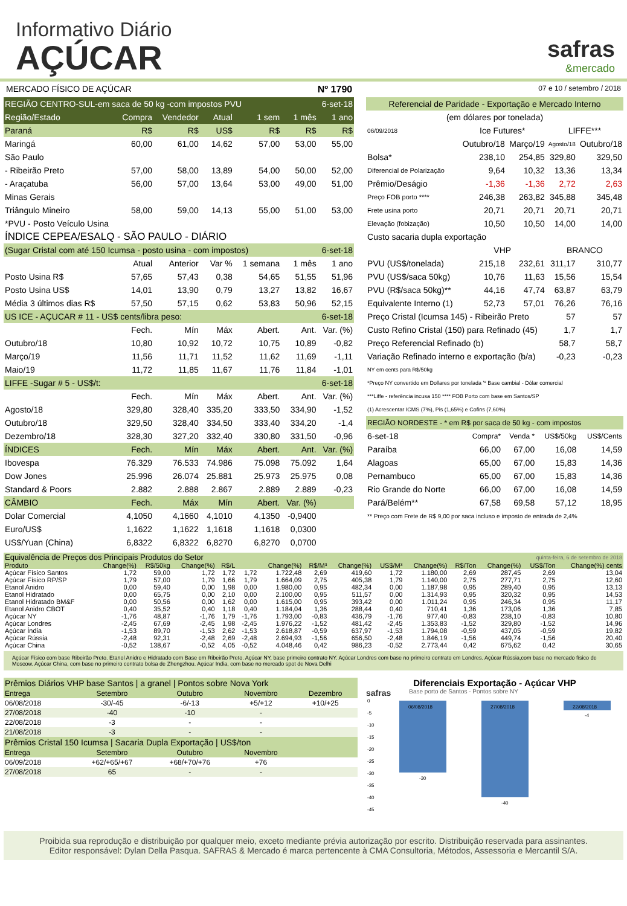Informativo Diário
AÇÚCAR
safras
&mercado
MERCADO FÍSICO DE AÇÚCAR Nº 1790 07 e 10 / setembro / 2018
| REGIÃO CENTRO-SUL-em saca de 50 kg -com impostos PVU | | | | | 6-set-18 | |
| Região/Estado | Compra | Vendedor | Atual | 1 sem | 1 mês | 1 ano |
| Paraná | R$ | R$ | US$ | R$ | R$ | R$ |
| Maringá | 60,00 | 61,00 | 14,62 | 57,00 | 53,00 | 55,00 |
| São Paulo | | | | | | |
| - Ribeirão Preto | 57,00 | 58,00 | 13,89 | 54,00 | 50,00 | 52,00 |
| - Araçatuba | 56,00 | 57,00 | 13,64 | 53,00 | 49,00 | 51,00 |
| Minas Gerais | | | | | | |
| Triângulo Mineiro | 58,00 | 59,00 | 14,13 | 55,00 | 51,00 | 53,00 |
| *PVU - Posto Veículo Usina | | | | | | |
| ÍNDICE CEPEA/ESALQ - SÃO PAULO - DIÁRIO | | | | | | |
| (Sugar Cristal com até 150 Icumsa - posto usina - com impostos) | | | | | 6-set-18 | |
| | Atual | Anterior | Var % | 1 semana | 1 mês | 1 ano |
| Posto Usina R$ | 57,65 | 57,43 | 0,38 | 54,65 | 51,55 | 51,96 |
| Posto Usina US$ | 14,01 | 13,90 | 0,79 | 13,27 | 13,82 | 16,67 |
| Média 3 últimos dias R$ | 57,50 | 57,15 | 0,62 | 53,83 | 50,96 | 52,15 |
| US ICE - AÇUCAR # 11 - US$ cents/libra peso: | | | | | 6-set-18 | |
| | Fech. | Mín | Máx | Abert. | Ant. | Var. (%) |
| Outubro/18 | 10,80 | 10,92 | 10,72 | 10,75 | 10,89 | -0,82 |
| Março/19 | 11,56 | 11,71 | 11,52 | 11,62 | 11,69 | -1,11 |
| Maio/19 | 11,72 | 11,85 | 11,67 | 11,76 | 11,84 | -1,01 |
| LIFFE -Sugar # 5 - US$/t: | | | | | 6-set-18 | |
| | Fech. | Mín | Máx | Abert. | Ant. | Var. (%) |
| Agosto/18 | 329,80 | 328,40 | 335,20 | 333,50 | 334,90 | -1,52 |
| Outubro/18 | 329,50 | 328,40 | 334,50 | 333,40 | 334,20 | -1,4 |
| Dezembro/18 | 328,30 | 327,20 | 332,40 | 330,80 | 331,50 | -0,96 |
| ÍNDICES | Fech. | Mín | Máx | Abert. | Ant. | Var. (%) |
| Ibovespa | 76.329 | 76.533 | 74.986 | 75.098 | 75.092 | 1,64 |
| Dow Jones | 25.996 | 26.074 | 25.881 | 25.973 | 25.975 | 0,08 |
| Standard & Poors | 2.882 | 2.888 | 2.867 | 2.889 | 2.889 | -0,23 |
| CÂMBIO | Fech. | Máx | Mín | Abert. | Var. (%) | |
| Dolar Comercial | 4,1050 | 4,1660 | 4,1010 | 4,1350 | -0,9400 | |
| Euro/US$ | 1,1622 | 1,1622 | 1,1618 | 1,1618 | 0,0300 | |
| US$/Yuan (China) | 6,8322 | 6,8322 | 6,8270 | 6,8270 | 0,0700 | |
| Referencial de Paridade - Exportação e Mercado Interno | | | | |
| (em dólares por tonelada) | | | | |
| 06/09/2018 | Ice Futures* | | LIFFE*** | |
| | Outubro/18 | Março/19 | Agosto/18 | Outubro/18 |
| Bolsa* | 238,10 | 254,85 | 329,80 | 329,50 |
| Diferencial de Polarização | 9,64 | 10,32 | 13,36 | 13,34 |
| Prêmio/Deságio | -1,36 | -1,36 | 2,72 | 2,63 |
| Preço FOB porto **** | 246,38 | 263,82 | 345,88 | 345,48 |
| Frete usina porto | 20,71 | 20,71 | 20,71 | 20,71 |
| Elevação (fobização) | 10,50 | 10,50 | 14,00 | 14,00 |
| Custo sacaria dupla exportação | | | | |
| | VHP | | BRANCO | |
| PVU (US$/tonelada) | 215,18 | 232,61 | 311,17 | 310,77 |
| PVU (US$/saca 50kg) | 10,76 | 11,63 | 15,56 | 15,54 |
| PVU (R$/saca 50kg)** | 44,16 | 47,74 | 63,87 | 63,79 |
| Equivalente Interno (1) | 52,73 | 57,01 | 76,26 | 76,16 |
| Preço Cristal (Icumsa 145) - Ribeirão Preto | | | 57 | 57 |
| Custo Refino Cristal (150) para Refinado (45) | | | 1,7 | 1,7 |
| Preço Referencial Refinado (b) | | | 58,7 | 58,7 |
| Variação Refinado interno e exportação (b/a) | | | -0,23 | -0,23 |
| NY em cents para R$/50kg | | | | |
| *Preço NY convertido em Dollares por tonelada '* Base cambial - Dólar comercial | | | | |
| ***Liffe - referência incusa 150 **** FOB Porto com base em Santos/SP | | | | |
| (1) Acrescentar ICMS (7%), Pis (1,65%) e Cofins (7,60%) | | | | |
| REGIÃO NORDESTE - * em R$ por saca de 50 kg - com impostos | | | | |
| 6-set-18 | Compra* | Venda * | US$/50kg | US$/Cents |
| Paraíba | 66,00 | 67,00 | 16,08 | 14,59 |
| Alagoas | 65,00 | 67,00 | 15,83 | 14,36 |
| Pernambuco | 65,00 | 67,00 | 15,83 | 14,36 |
| Rio Grande do Norte | 66,00 | 67,00 | 16,08 | 14,59 |
| Pará/Belém** | 67,58 | 69,58 | 57,12 | 18,95 |
| ** Preço com Frete de R$ 9,00 por saca incluso e imposto de entrada de 2,4% | | | | |
| Equivalência de Preços dos Principais Produtos do Setor | | | | | | | | | quinta-feira, 6 de setembro de 2018 | | | | | |
| Produto | Change(%) | R$/50kg | Change(%) | R$/L | | Change(%) | R$/M³ | Change(%) | US$/M³ | Change(%) | R$/Ton | Change(%) | US$/Ton | Change(%) cents |
| Açúcar Físico Santos | 1,72 | 59,00 | 1,72 | 1,72 | 1,72 | 1.722,48 | 2,69 | 419,60 | 1,72 | 1.180,00 | 2,69 | 287,45 | 2,69 | 13,04 |
| Açúcar Físico RP/SP | 1,79 | 57,00 | 1,79 | 1,66 | 1,79 | 1.664,09 | 2,75 | 405,38 | 1,79 | 1.140,00 | 2,75 | 277,71 | 2,75 | 12,60 |
| Etanol Anidro | 0,00 | 59,40 | 0,00 | 1,98 | 0,00 | 1.980,00 | 0,95 | 482,34 | 0,00 | 1.187,98 | 0,95 | 289,40 | 0,95 | 13,13 |
| Etanol Hidratado | 0,00 | 65,75 | 0,00 | 2,10 | 0,00 | 2.100,00 | 0,95 | 511,57 | 0,00 | 1.314,93 | 0,95 | 320,32 | 0,95 | 14,53 |
| Etanol Hidratado BM&F | 0,00 | 50,56 | 0,00 | 1,62 | 0,00 | 1.615,00 | 0,95 | 393,42 | 0,00 | 1.011,24 | 0,95 | 246,34 | 0,95 | 11,17 |
| Etanol Anidro CBOT | 0,40 | 35,52 | 0,40 | 1,18 | 0,40 | 1.184,04 | 1,36 | 288,44 | 0,40 | 710,41 | 1,36 | 173,06 | 1,36 | 7,85 |
| Açúcar NY | -1,76 | 48,87 | -1,76 | 1,79 | -1,76 | 1.793,00 | -0,83 | 436,79 | -1,76 | 977,40 | -0,83 | 238,10 | -0,83 | 10,80 |
| Açúcar Londres | -2,45 | 67,69 | -2,45 | 1,98 | -2,45 | 1.976,22 | -1,52 | 481,42 | -2,45 | 1.353,83 | -1,52 | 329,80 | -1,52 | 14,96 |
| Açúcar Índia | -1,53 | 89,70 | -1,53 | 2,62 | -1,53 | 2.618,87 | -0,59 | 637,97 | -1,53 | 1.794,08 | -0,59 | 437,05 | -0,59 | 19,82 |
| Açúcar Rússia | -2,48 | 92,31 | -2,48 | 2,69 | -2,48 | 2.694,93 | -1,56 | 656,50 | -2,48 | 1.846,19 | -1,56 | 449,74 | -1,56 | 20,40 |
| Açúcar China | -0,52 | 138,67 | -0,52 | 4,05 | -0,52 | 4.048,46 | 0,42 | 986,23 | -0,52 | 2.773,44 | 0,42 | 675,62 | 0,42 | 30,65 |
Açúcar Físico com base Ribeirão Preto. Etanol Anidro e Hidratado com Base em Ribeirão Preto. Açúcar NY, base primeiro contrato NY. Açúcar Londres com base no primeiro contrato em Londres. Açúcar Rússia,com base no mercado físico de Moscow. Açúcar China, com base no primeiro contrato bolsa de Zhengzhou. Açúcar India, com base no mercado spot de Nova Delhi
| Prêmios Diários VHP base Santos / a granel / Pontos sobre Nova York | | | | |
| Entrega | Setembro | Outubro | Novembro | Dezembro |
| 06/08/2018 | -30/-45 | -6/-13 | +5/+12 | +10/+25 |
| 27/08/2018 | -40 | -10 | - | |
| 22/08/2018 | -3 | - | - | |
| 21/08/2018 | -3 | - | - | |
| Prêmios Cristal 150 Icumsa / Sacaria Dupla Exportação / US$/ton | | | | |
| Entrega | Setembro | Outubro | Novembro | |
| 06/09/2018 | +62/+65/+67 | +68/+70/+76 | +76 | |
| 27/08/2018 | 65 | - | - | |
Diferenciais Exportação - Açúcar VHP
safras Base porto de Santos - Pontos sobre NY
0
-5
-10
-15
-20
-25
-30
-35
-40
-45
06/08/2018
27/08/2018
22/08/2018
-30
-40
-4
Proibida sua reprodução e distribuição por qualquer meio, exceto mediante prévia autorização por escrito. Distribuição reservada para assinantes.
Editor responsável: Dylan Della Pasqua. SAFRAS & Mercado é marca pertencente à CMA Consultoria, Métodos, Assessoria e Mercantil S/A.